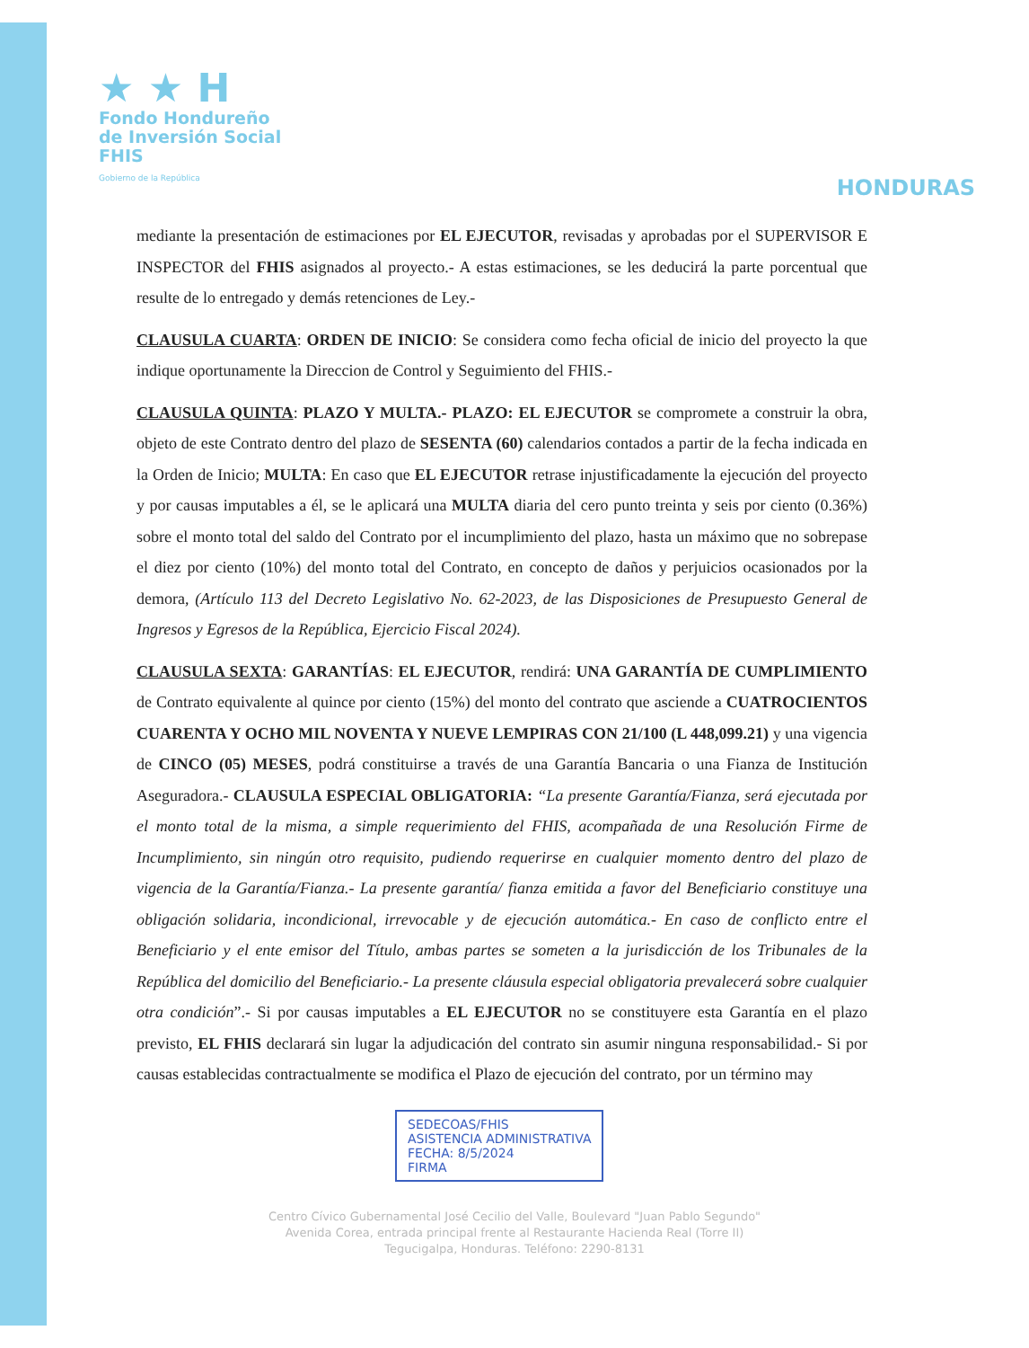★ ★ H
Fondo Hondureño
de Inversión Social
FHIS
Gobierno de la República
HONDURAS
mediante la presentación de estimaciones por EL EJECUTOR, revisadas y aprobadas por el SUPERVISOR E INSPECTOR del FHIS asignados al proyecto.- A estas estimaciones, se les deducirá la parte porcentual que resulte de lo entregado y demás retenciones de Ley.-
CLAUSULA CUARTA: ORDEN DE INICIO: Se considera como fecha oficial de inicio del proyecto la que indique oportunamente la Direccion de Control y Seguimiento del FHIS.-
CLAUSULA QUINTA: PLAZO Y MULTA.- PLAZO: EL EJECUTOR se compromete a construir la obra, objeto de este Contrato dentro del plazo de SESENTA (60) calendarios contados a partir de la fecha indicada en la Orden de Inicio; MULTA: En caso que EL EJECUTOR retrase injustificadamente la ejecución del proyecto y por causas imputables a él, se le aplicará una MULTA diaria del cero punto treinta y seis por ciento (0.36%) sobre el monto total del saldo del Contrato por el incumplimiento del plazo, hasta un máximo que no sobrepase el diez por ciento (10%) del monto total del Contrato, en concepto de daños y perjuicios ocasionados por la demora, (Artículo 113 del Decreto Legislativo No. 62-2023, de las Disposiciones de Presupuesto General de Ingresos y Egresos de la República, Ejercicio Fiscal 2024).
CLAUSULA SEXTA: GARANTÍAS: EL EJECUTOR, rendirá: UNA GARANTÍA DE CUMPLIMIENTO de Contrato equivalente al quince por ciento (15%) del monto del contrato que asciende a CUATROCIENTOS CUARENTA Y OCHO MIL NOVENTA Y NUEVE LEMPIRAS CON 21/100 (L 448,099.21) y una vigencia de CINCO (05) MESES, podrá constituirse a través de una Garantía Bancaria o una Fianza de Institución Aseguradora.- CLAUSULA ESPECIAL OBLIGATORIA: “La presente Garantía/Fianza, será ejecutada por el monto total de la misma, a simple requerimiento del FHIS, acompañada de una Resolución Firme de Incumplimiento, sin ningún otro requisito, pudiendo requerirse en cualquier momento dentro del plazo de vigencia de la Garantía/Fianza.- La presente garantía/ fianza emitida a favor del Beneficiario constituye una obligación solidaria, incondicional, irrevocable y de ejecución automática.- En caso de conflicto entre el Beneficiario y el ente emisor del Título, ambas partes se someten a la jurisdicción de los Tribunales de la República del domicilio del Beneficiario.- La presente cláusula especial obligatoria prevalecerá sobre cualquier otra condición”.- Si por causas imputables a EL EJECUTOR no se constituyere esta Garantía en el plazo previsto, EL FHIS declarará sin lugar la adjudicación del contrato sin asumir ninguna responsabilidad.- Si por causas establecidas contractualmente se modifica el Plazo de ejecución del contrato, por un término may
SEDECOAS/FHIS
ASISTENCIA ADMINISTRATIVA
FECHA: 8/5/2024
FIRMA
Centro Cívico Gubernamental José Cecilio del Valle, Boulevard "Juan Pablo Segundo"
Avenida Corea, entrada principal frente al Restaurante Hacienda Real (Torre II)
Tegucigalpa, Honduras. Teléfono: 2290-8131